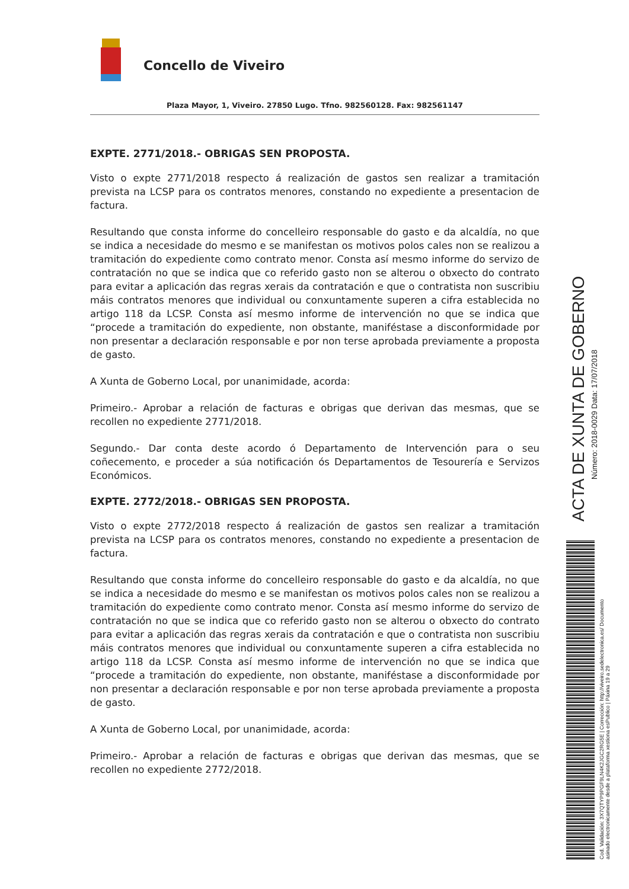Concello de Viveiro
Plaza Mayor, 1, Viveiro. 27850 Lugo. Tfno. 982560128. Fax: 982561147
EXPTE. 2771/2018.- OBRIGAS SEN PROPOSTA.
Visto o expte 2771/2018 respecto á realización de gastos sen realizar a tramitación prevista na LCSP para os contratos menores, constando no expediente a presentacion de factura.
Resultando que consta informe do concelleiro responsable do gasto e da alcaldía, no que se indica a necesidade do mesmo e se manifestan os motivos polos cales non se realizou a tramitación do expediente como contrato menor. Consta así mesmo informe do servizo de contratación no que se indica que co referido gasto non se alterou o obxecto do contrato para evitar a aplicación das regras xerais da contratación e que o contratista non suscribiu máis contratos menores que individual ou conxuntamente superen a cifra establecida no artigo 118 da LCSP. Consta así mesmo informe de intervención no que se indica que “procede a tramitación do expediente, non obstante, manifés­tase a disconformidade por non presentar a declaración responsable e por non terse aprobada previamente a proposta de gasto.
A Xunta de Goberno Local, por unanimidade, acorda:
Primeiro.- Aprobar a relación de facturas e obrigas que derivan das mesmas, que se recollen no expediente 2771/2018.
Segundo.- Dar conta deste acordo ó Departamento de Intervención para o seu coñecemento, e proceder a súa notificación ós Departamentos de Tesourería e Servizos Económicos.
EXPTE. 2772/2018.- OBRIGAS SEN PROPOSTA.
Visto o expte 2772/2018 respecto á realización de gastos sen realizar a tramitación prevista na LCSP para os contratos menores, constando no expediente a presentacion de factura.
Resultando que consta informe do concelleiro responsable do gasto e da alcaldía, no que se indica a necesidade do mesmo e se manifestan os motivos polos cales non se realizou a tramitación do expediente como contrato menor. Consta así mesmo informe do servizo de contratación no que se indica que co referido gasto non se alterou o obxecto do contrato para evitar a aplicación das regras xerais da contratación e que o contratista non suscribiu máis contratos menores que individual ou conxuntamente superen a cifra establecida no artigo 118 da LCSP. Consta así mesmo informe de intervención no que se indica que “procede a tramitación do expediente, non obstante, manifés­tase a disconformidade por non presentar a declaración responsable e por non terse aprobada previamente a proposta de gasto.
A Xunta de Goberno Local, por unanimidade, acorda:
Primeiro.- Aprobar a relación de facturas e obrigas que derivan das mesmas, que se recollen no expediente 2772/2018.
ACTA DE XUNTA DE GOBERNO
Número: 2018-0029 Data: 17/07/2018
Cod. Validación: 3X7QTYP9PGF9LN4K2JGC2RG5E | Corrección: http://viveiro.sedelectronica.es/ Documento asinado electronicamente desde a plataforma xestiona esPublico | Páxina 19 a 29